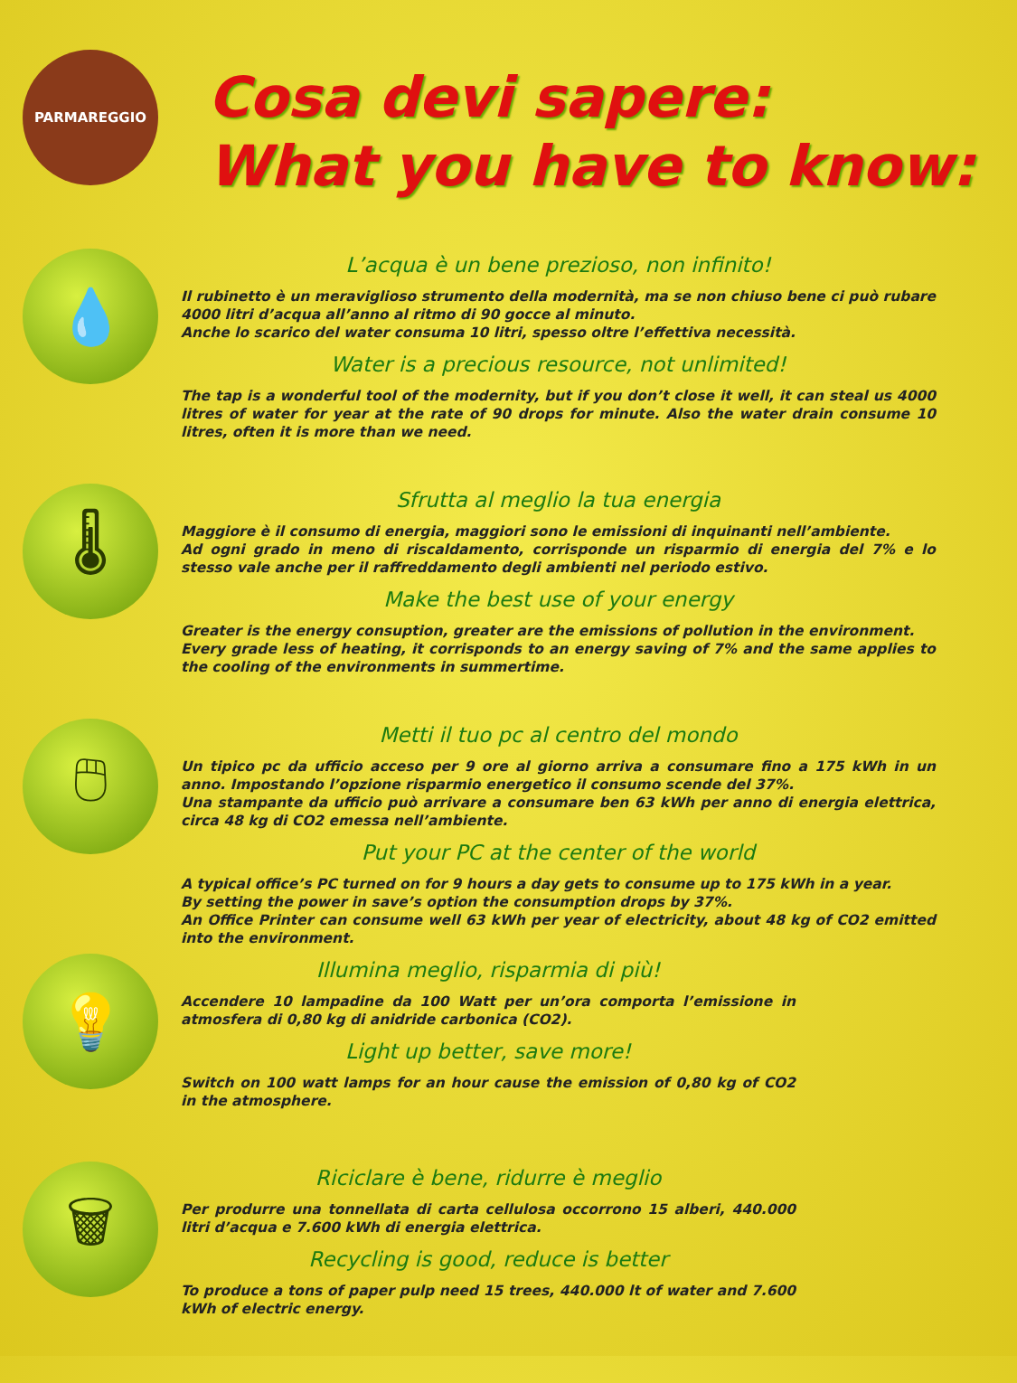PARMAREGGIO
Cosa devi sapere:
What you have to know:
💧
L’acqua è un bene prezioso, non infinito!
Il rubinetto è un meraviglioso strumento della modernità, ma se non chiuso bene ci può rubare 4000 litri d’acqua all’anno al ritmo di 90 gocce al minuto.
Anche lo scarico del water consuma 10 litri, spesso oltre l’effettiva necessità.
Water is a precious resource, not unlimited!
The tap is a wonderful tool of the modernity, but if you don’t close it well, it can steal us 4000 litres of water for year at the rate of 90 drops for minute. Also the water drain consume 10 litres, often it is more than we need.
🌡
Sfrutta al meglio la tua energia
Maggiore è il consumo di energia, maggiori sono le emissioni di inquinanti nell’ambiente.
Ad ogni grado in meno di riscaldamento, corrisponde un risparmio di energia del 7% e lo stesso vale anche per il raffreddamento degli ambienti nel periodo estivo.
Make the best use of your energy
Greater is the energy consuption, greater are the emissions of pollution in the environment.
Every grade less of heating, it corrisponds to an energy saving of 7% and the same applies to the cooling of the environments in summertime.
🖱
Metti il tuo pc al centro del mondo
Un tipico pc da ufficio acceso per 9 ore al giorno arriva a consumare fino a 175 kWh in un anno. Impostando l’opzione risparmio energetico il consumo scende del 37%.
Una stampante da ufficio può arrivare a consumare ben 63 kWh per anno di energia elettrica, circa 48 kg di CO2 emessa nell’ambiente.
Put your PC at the center of the world
A typical office’s PC turned on for 9 hours a day gets to consume up to 175 kWh in a year.
By setting the power in save’s option the consumption drops by 37%.
An Office Printer can consume well 63 kWh per year of electricity, about 48 kg of CO2 emitted into the environment.
💡
Illumina meglio, risparmia di più!
Accendere 10 lampadine da 100 Watt per un’ora comporta l’emissione in atmosfera di 0,80 kg di anidride carbonica (CO2).
Light up better, save more!
Switch on 100 watt lamps for an hour cause the emission of 0,80 kg of CO2 in the atmosphere.
🗑
Riciclare è bene, ridurre è meglio
Per produrre una tonnellata di carta cellulosa occorrono 15 alberi, 440.000 litri d’acqua e 7.600 kWh di energia elettrica.
Recycling is good, reduce is better
To produce a tons of paper pulp need 15 trees, 440.000 lt of water and 7.600 kWh of electric energy.